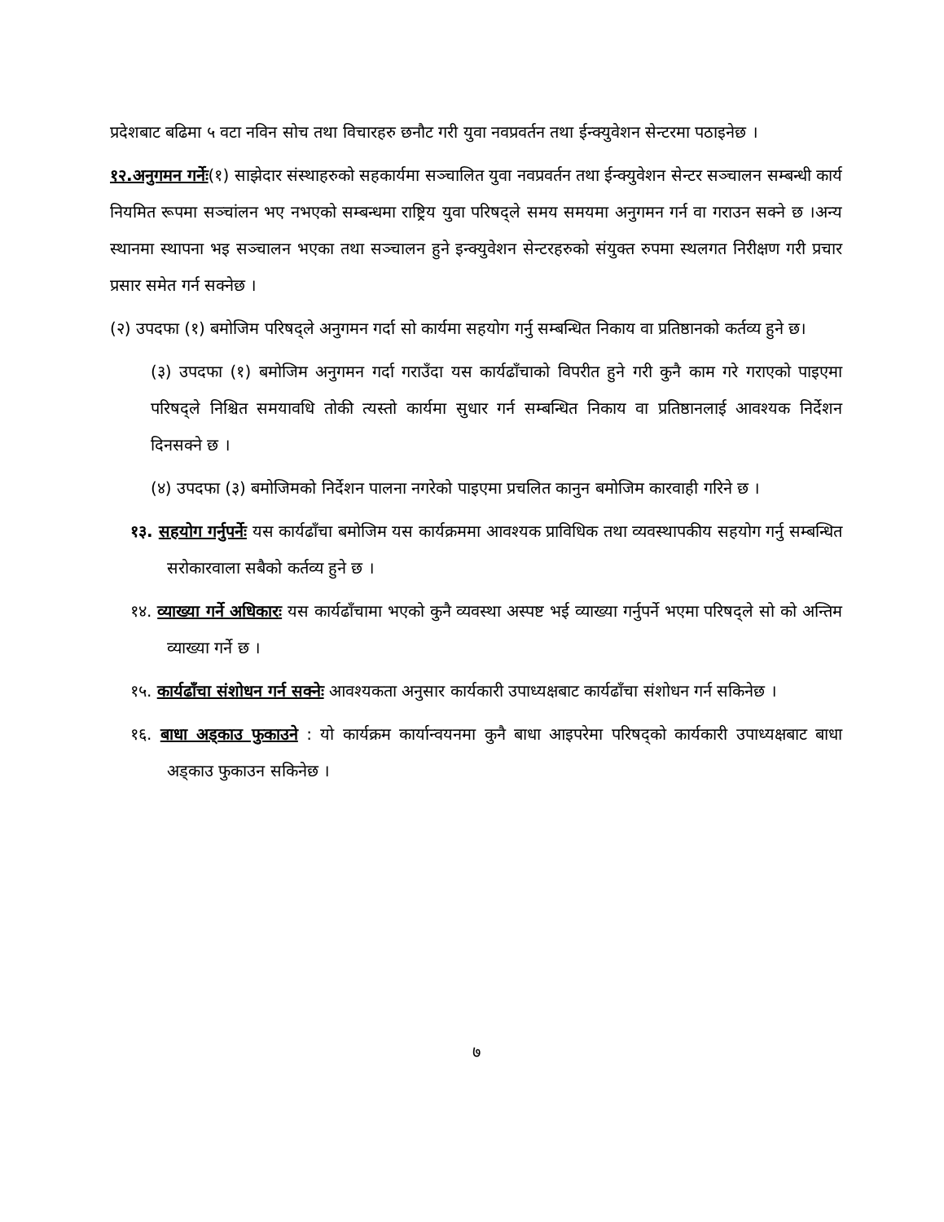प्रदेशबाट बढिमा ५ वटा नविन सोच तथा विचारहरु छनौट गरी युवा नवप्रवर्तन तथा ईन्क्युवेशन सेन्टरमा पठाइनेछ ।
१२.अनुगमन गर्नेः(१) साझेदार संस्थाहरुको सहकार्यमा सञ्चालित युवा नवप्रवर्तन तथा ईन्क्युवेशन सेन्टर सञ्चालन सम्बन्धी कार्य नियमित रूपमा सञ्चांलन भए नभएको सम्बन्धमा राष्ट्रिय युवा परिषद्ले समय समयमा अनुगमन गर्न वा गराउन सक्ने छ ।अन्य स्थानमा स्थापना भइ सञ्चालन भएका तथा सञ्चालन हुने इन्क्युवेशन सेन्टरहरुको संयुक्त रुपमा स्थलगत निरीक्षण गरी प्रचार प्रसार समेत गर्न सक्नेछ ।
(२) उपदफा (१) बमोजिम परिषद्ले अनुगमन गर्दा सो कार्यमा सहयोग गर्नु सम्बन्धित निकाय वा प्रतिष्ठानको कर्तव्य हुने छ।
(३) उपदफा (१) बमोजिम अनुगमन गर्दा गराउँदा यस कार्यढाँचाको विपरीत हुने गरी कुनै काम गरे गराएको पाइएमा परिषद्ले निश्चित समयावधि तोकी त्यस्तो कार्यमा सुधार गर्न सम्बन्धित निकाय वा प्रतिष्ठानलाई आवश्यक निर्देशन दिनसक्ने छ ।
(४) उपदफा (३) बमोजिमको निर्देशन पालना नगरेको पाइएमा प्रचलित कानुन बमोजिम कारवाही गरिने छ ।
१३. सहयोग गर्नुपर्नेः यस कार्यढाँचा बमोजिम यस कार्यक्रममा आवश्यक प्राविधिक तथा व्यवस्थापकीय सहयोग गर्नु सम्बन्धित सरोकारवाला सबैको कर्तव्य हुने छ ।
१४. व्याख्या गर्ने अधिकारः यस कार्यढाँचामा भएको कुनै व्यवस्था अस्पष्ट भई व्याख्या गर्नुपर्ने भएमा परिषद्ले सो को अन्तिम व्याख्या गर्ने छ ।
१५. कार्यढाँचा संशोधन गर्न सक्नेः आवश्यकता अनुसार कार्यकारी उपाध्यक्षबाट कार्यढाँचा संशोधन गर्न सकिनेछ ।
१६. बाधा अड्काउ फुकाउने : यो कार्यक्रम कार्यान्वयनमा कुनै बाधा आइपरेमा परिषद्को कार्यकारी उपाध्यक्षबाट बाधा अड्काउ फुकाउन सकिनेछ ।
७